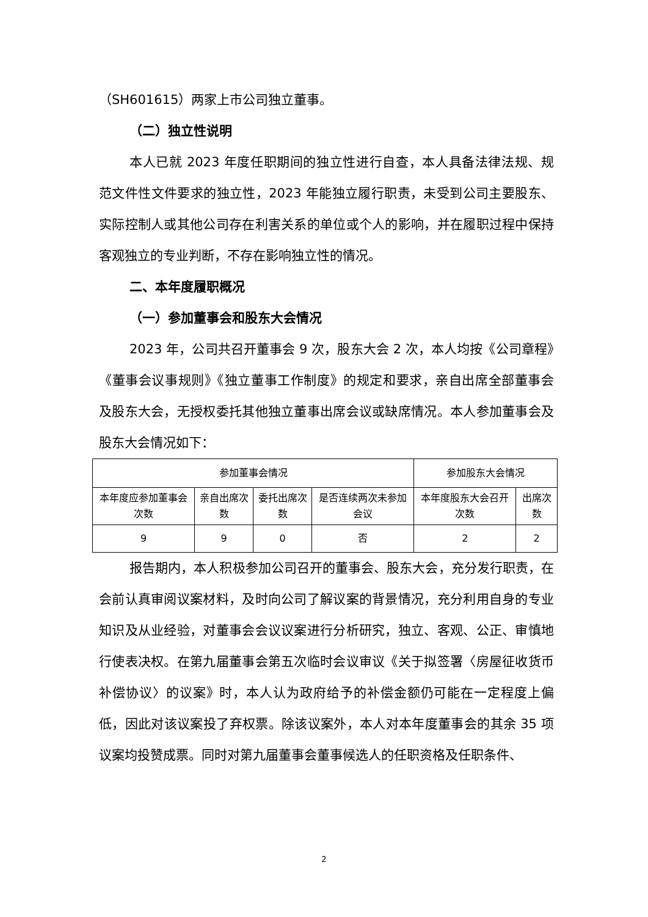（SH601615）两家上市公司独立董事。
（二）独立性说明
本人已就 2023 年度任职期间的独立性进行自查，本人具备法律法规、规范文件性文件要求的独立性，2023 年能独立履行职责，未受到公司主要股东、实际控制人或其他公司存在利害关系的单位或个人的影响，并在履职过程中保持客观独立的专业判断，不存在影响独立性的情况。
二、本年度履职概况
（一）参加董事会和股东大会情况
2023 年，公司共召开董事会 9 次，股东大会 2 次，本人均按《公司章程》《董事会议事规则》《独立董事工作制度》的规定和要求，亲自出席全部董事会及股东大会，无授权委托其他独立董事出席会议或缺席情况。本人参加董事会及股东大会情况如下：
| 参加董事会情况 | | | | 参加股东大会情况 | |
| 本年度应参加董事会次数 | 亲自出席次数 | 委托出席次数 | 是否连续两次未参加会议 | 本年度股东大会召开次数 | 出席次数 |
| 9 | 9 | 0 | 否 | 2 | 2 |
报告期内，本人积极参加公司召开的董事会、股东大会，充分发行职责，在会前认真审阅议案材料，及时向公司了解议案的背景情况，充分利用自身的专业知识及从业经验，对董事会会议议案进行分析研究，独立、客观、公正、审慎地行使表决权。在第九届董事会第五次临时会议审议《关于拟签署〈房屋征收货币补偿协议〉的议案》时，本人认为政府给予的补偿金额仍可能在一定程度上偏低，因此对该议案投了弃权票。除该议案外，本人对本年度董事会的其余 35 项议案均投赞成票。同时对第九届董事会董事候选人的任职资格及任职条件、
2